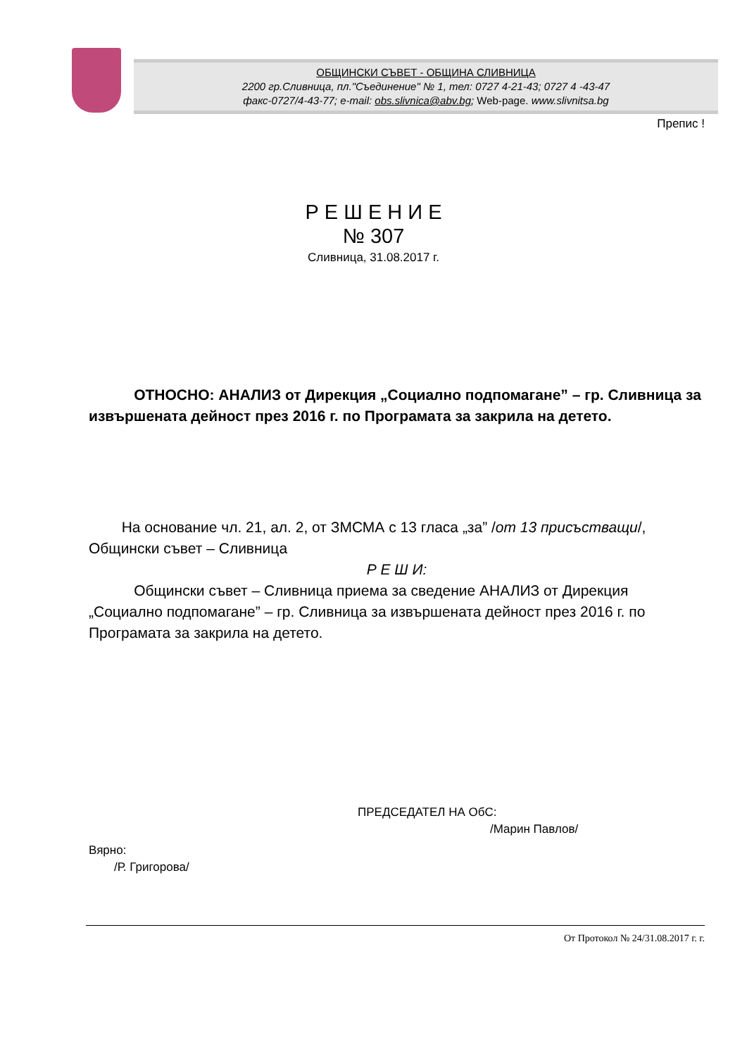ОБЩИНСКИ СЪВЕТ - ОБЩИНА СЛИВНИЦА
2200 гр.Сливница, пл."Съединение" № 1, тел: 0727 4-21-43; 0727 4 -43-47
факс-0727/4-43-77; e-mail: obs.slivnica@abv.bg; Web-page. www.slivnitsa.bg
Препис !
Р Е Ш Е Н И Е
№ 307
Сливница, 31.08.2017 г.
ОТНОСНО: АНАЛИЗ от Дирекция „Социално подпомагане” – гр. Сливница за извършената дейност през 2016 г. по Програмата за закрила на детето.
На основание чл. 21, ал. 2, от ЗМСМА с 13 гласа „за” /от 13 присъстващи/, Общински съвет – Сливница
Р Е Ш И:
Общински съвет – Сливница приема за сведение АНАЛИЗ от Дирекция „Социално подпомагане” – гр. Сливница за извършената дейност през 2016 г. по Програмата за закрила на детето.
ПРЕДСЕДАТЕЛ НА ОбС:
/Марин Павлов/
Вярно:
/Р. Григорова/
От Протокол № 24/31.08.2017 г. г.